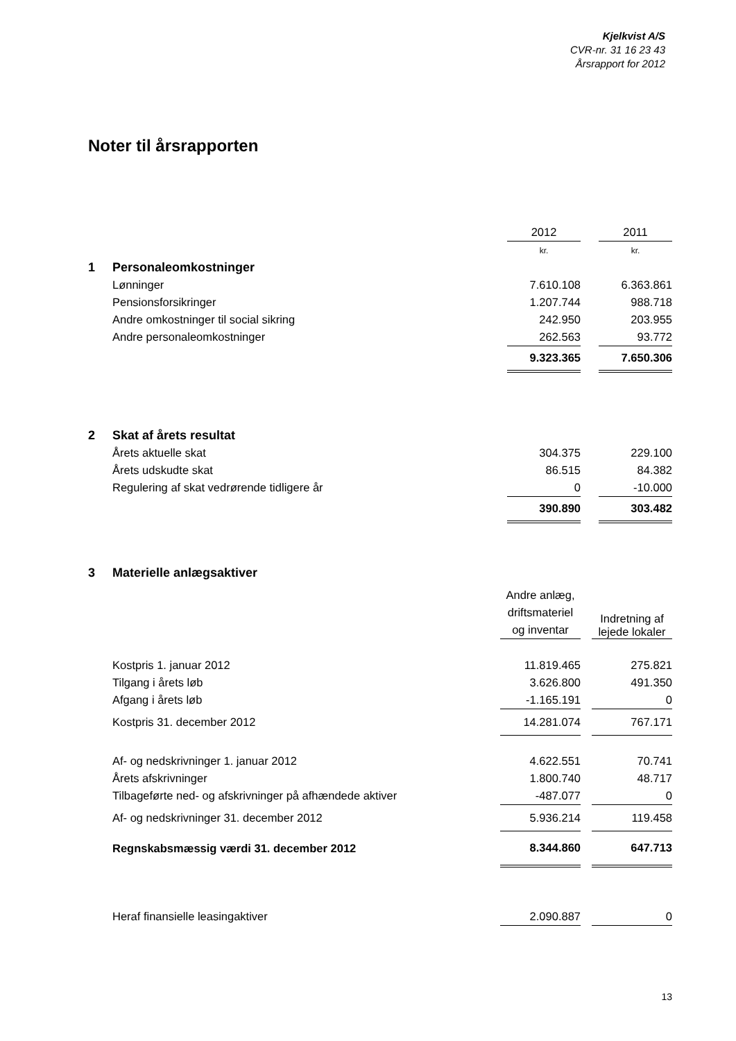Kjelkvist A/S
CVR-nr. 31 16 23 43
Årsrapport for 2012
Noter til årsrapporten
| | | 2012 | | 2011 |
| | | kr. | | kr. |
| 1 | Personaleomkostninger | | | |
| | Lønninger | 7.610.108 | | 6.363.861 |
| | Pensionsforsikringer | 1.207.744 | | 988.718 |
| | Andre omkostninger til social sikring | 242.950 | | 203.955 |
| | Andre personaleomkostninger | 262.563 | | 93.772 |
| | | 9.323.365 | | 7.650.306 |
| 2 | Skat af årets resultat | | | |
| | Årets aktuelle skat | 304.375 | | 229.100 |
| | Årets udskudte skat | 86.515 | | 84.382 |
| | Regulering af skat vedrørende tidligere år | 0 | | -10.000 |
| | | 390.890 | | 303.482 |
| 3 | Materielle anlægsaktiver | | | |
| | | Andre anlæg, driftsmateriel og inventar | | Indretning af lejede lokaler |
| | Kostpris 1. januar 2012 | 11.819.465 | | 275.821 |
| | Tilgang i årets løb | 3.626.800 | | 491.350 |
| | Afgang i årets løb | -1.165.191 | | 0 |
| | Kostpris 31. december 2012 | 14.281.074 | | 767.171 |
| | Af- og nedskrivninger 1. januar 2012 | 4.622.551 | | 70.741 |
| | Årets afskrivninger | 1.800.740 | | 48.717 |
| | Tilbageførte ned- og afskrivninger på afhændede aktiver | -487.077 | | 0 |
| | Af- og nedskrivninger 31. december 2012 | 5.936.214 | | 119.458 |
| | Regnskabsmæssig værdi 31. december 2012 | 8.344.860 | | 647.713 |
| | Heraf finansielle leasingaktiver | 2.090.887 | | 0 |
13